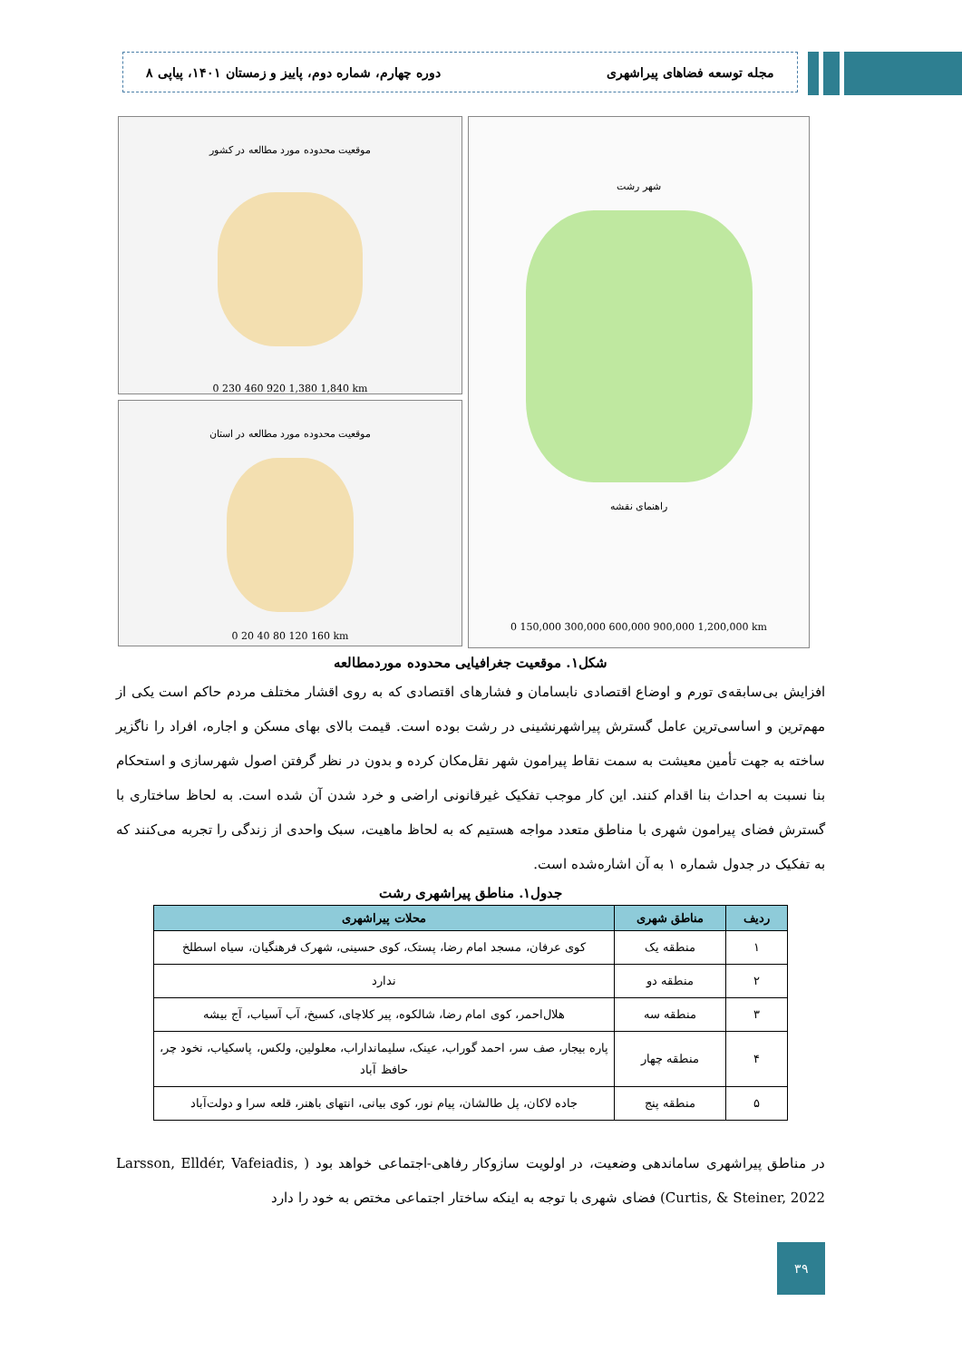مجله توسعه فضاهای پیراشهری دوره چهارم، شماره دوم، پاییز و زمستان ۱۴۰۱، پیاپی ۸
موقعیت محدوده مورد مطالعه در کشور
0 230 460 920 1,380 1,840 km
موقعیت محدوده مورد مطالعه در استان
0 20 40 80 120 160 km
شهر رشت
راهنمای نقشه
0 150,000 300,000 600,000 900,000 1,200,000 km
شکل۱. موقعیت جغرافیایی محدوده موردمطالعه
افزایش بی‌سابقه‌ی تورم و اوضاع اقتصادی نابسامان و فشارهای اقتصادی که به روی اقشار مختلف مردم حاکم است یکی از مهم‌ترین و اساسی‌ترین عامل گسترش پیراشهرنشینی در رشت بوده است. قیمت بالای بهای مسکن و اجاره، افراد را ناگزیر ساخته به جهت تأمین معیشت به سمت نقاط پیرامون شهر نقل‌مکان کرده و بدون در نظر گرفتن اصول شهرسازی و استحکام بنا نسبت به احداث بنا اقدام کنند. این کار موجب تفکیک غیرقانونی اراضی و خرد شدن آن شده است. به لحاظ ساختاری با گسترش فضای پیرامون شهری با مناطق متعدد مواجه هستیم که به لحاظ ماهیت، سبک واحدی از زندگی را تجربه می‌کنند که به تفکیک در جدول شماره ۱ به آن اشاره‌شده است.
جدول۱. مناطق پیراشهری رشت
| ردیف | مناطق شهری | محلات پیراشهری |
| --- | --- | --- |
| ۱ | منطقه یک | کوی عرفان، مسجد امام رضا، پستک، کوی حسینی، شهرک فرهنگیان، سیاه اسطلخ |
| ۲ | منطقه دو | ندارد |
| ۳ | منطقه سه | هلال‌احمر، کوی امام رضا، شالکوه، پیر کلاچای، کسبخ، آب آسیاب، آج بیشه |
| ۴ | منطقه چهار | پاره بیجار، صف سر، احمد گوراب، عینک، سلیمانداراب، معلولین، ولکس، پاسکیاب، نخود چر، حافظ آباد |
| ۵ | منطقه پنج | جاده لاکان، پل طالشان، پیام نور، کوی بیانی، انتهای باهنر، قلعه سرا و دولت‌آباد |
در مناطق پیراشهری ساماندهی وضعیت، در اولویت سازوکار رفاهی-اجتماعی خواهد بود ( Larsson, Elldér, Vafeiadis, Curtis, & Steiner, 2022) فضای شهری با توجه به اینکه ساختار اجتماعی مختص به خود را دارد
۳۹